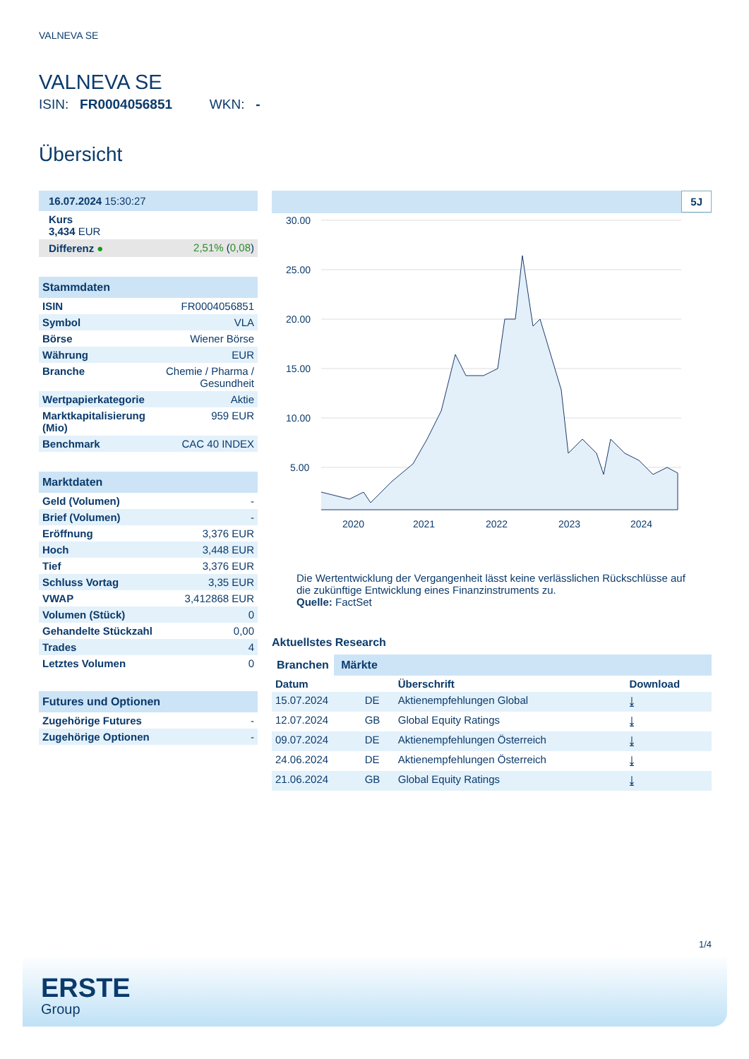VALNEVA SE
VALNEVA SE
ISIN: FR0004056851 WKN: -
Übersicht
| 16.07.2024 15:30:27 | |
| Kurs 3,434 EUR | |
| Differenz ● | 2,51% ( 0,08 ) |
| Stammdaten | |
| ISIN | FR0004056851 |
| Symbol | VLA |
| Börse | Wiener Börse |
| Währung | EUR |
| Branche | Chemie / Pharma / Gesundheit |
| Wertpapierkategorie | Aktie |
| Marktkapitalisierung (Mio) | 959 EUR |
| Benchmark | CAC 40 INDEX |
| Marktdaten | |
| Geld (Volumen) | - |
| Brief (Volumen) | - |
| Eröffnung | 3,376 EUR |
| Hoch | 3,448 EUR |
| Tief | 3,376 EUR |
| Schluss Vortag | 3,35 EUR |
| VWAP | 3,412868 EUR |
| Volumen (Stück) | 0 |
| Gehandelte Stückzahl | 0,00 |
| Trades | 4 |
| Letztes Volumen | 0 |
| Futures und Optionen | |
| Zugehörige Futures | - |
| Zugehörige Optionen | - |
5J
30.00
25.00
20.00
15.00
10.00
5.00
2020
2021
2022
2023
2024
Die Wertentwicklung der Vergangenheit lässt keine verlässlichen Rückschlüsse auf die zukünftige Entwicklung eines Finanzinstruments zu.
Quelle: FactSet
Aktuellstes Research
Branchen Märkte
| Datum | | Überschrift | Download |
| --- | --- | --- | --- |
| 15.07.2024 | DE | Aktienempfehlungen Global | ⤓ |
| 12.07.2024 | GB | Global Equity Ratings | ⤓ |
| 09.07.2024 | DE | Aktienempfehlungen Österreich | ⤓ |
| 24.06.2024 | DE | Aktienempfehlungen Österreich | ⤓ |
| 21.06.2024 | GB | Global Equity Ratings | ⤓ |
1/4
ERSTE
Group